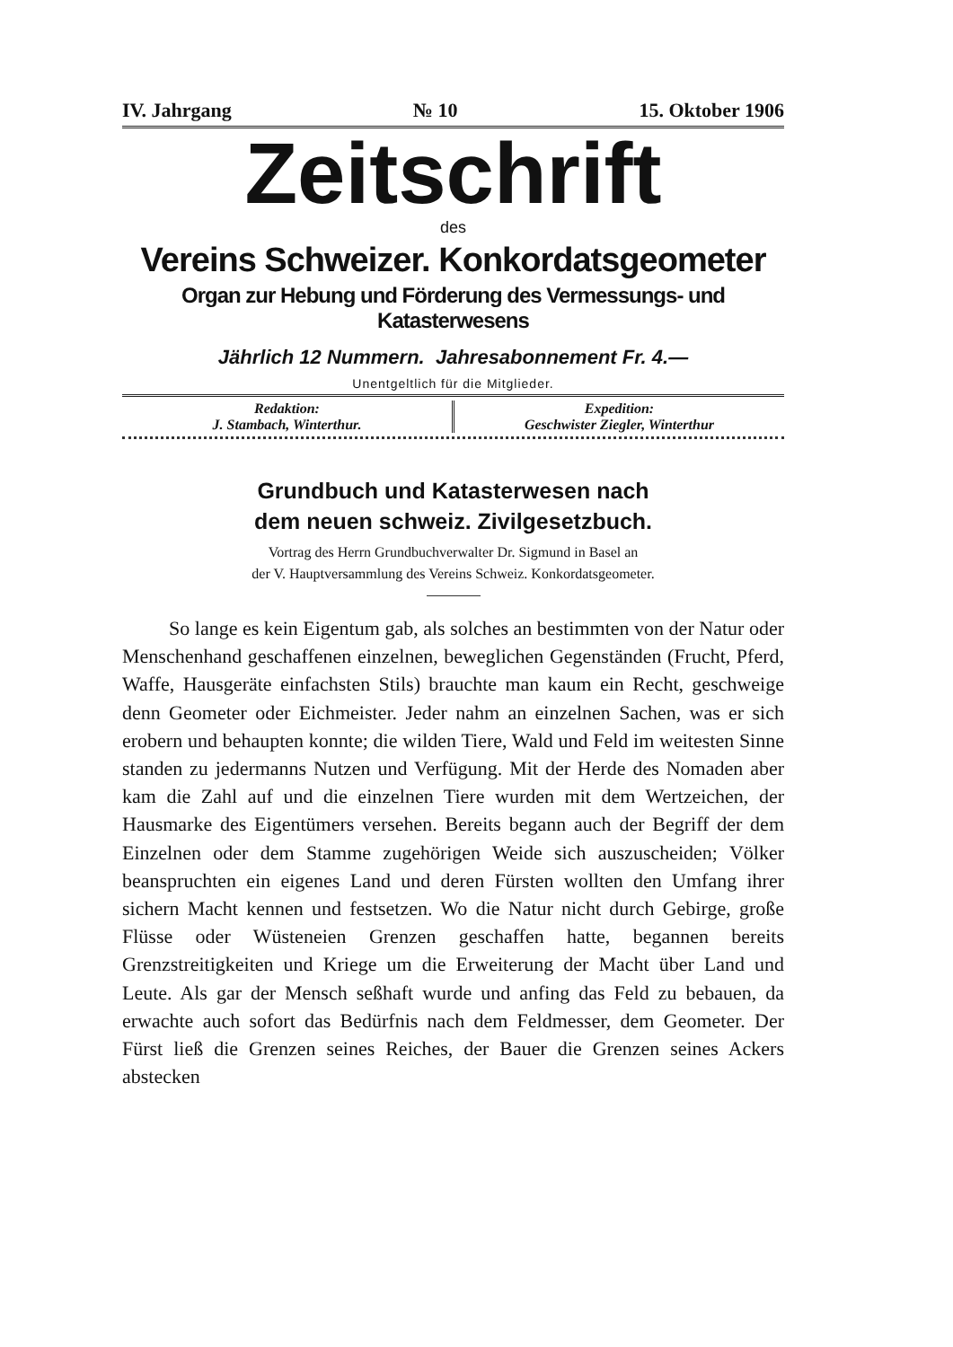IV. Jahrgang № 10 15. Oktober 1906
Zeitschrift
des
Vereins Schweizer. Konkordatsgeometer
Organ zur Hebung und Förderung des Vermessungs- und Katasterwesens
Jährlich 12 Nummern. Jahresabonnement Fr. 4.—
Unentgeltlich für die Mitglieder.
Redaktion:
J. Stambach, Winterthur.
Expedition:
Geschwister Ziegler, Winterthur
Grundbuch und Katasterwesen nach
dem neuen schweiz. Zivilgesetzbuch.
Vortrag des Herrn Grundbuchverwalter Dr. Sigmund in Basel an
der V. Hauptversammlung des Vereins Schweiz. Konkordatsgeometer.
So lange es kein Eigentum gab, als solches an bestimmten von der Natur oder Menschenhand geschaffenen einzelnen, beweglichen Gegenständen (Frucht, Pferd, Waffe, Hausgeräte einfachsten Stils) brauchte man kaum ein Recht, geschweige denn Geometer oder Eichmeister. Jeder nahm an einzelnen Sachen, was er sich erobern und behaupten konnte; die wilden Tiere, Wald und Feld im weitesten Sinne standen zu jedermanns Nutzen und Verfügung. Mit der Herde des Nomaden aber kam die Zahl auf und die einzelnen Tiere wurden mit dem Wertzeichen, der Hausmarke des Eigentümers versehen. Bereits begann auch der Begriff der dem Einzelnen oder dem Stamme zugehörigen Weide sich auszuscheiden; Völker beanspruchten ein eigenes Land und deren Fürsten wollten den Umfang ihrer sichern Macht kennen und festsetzen. Wo die Natur nicht durch Gebirge, große Flüsse oder Wüsteneien Grenzen geschaffen hatte, begannen bereits Grenzstreitigkeiten und Kriege um die Erweiterung der Macht über Land und Leute. Als gar der Mensch seßhaft wurde und anfing das Feld zu bebauen, da erwachte auch sofort das Bedürfnis nach dem Feldmesser, dem Geometer. Der Fürst ließ die Grenzen seines Reiches, der Bauer die Grenzen seines Ackers abstecken